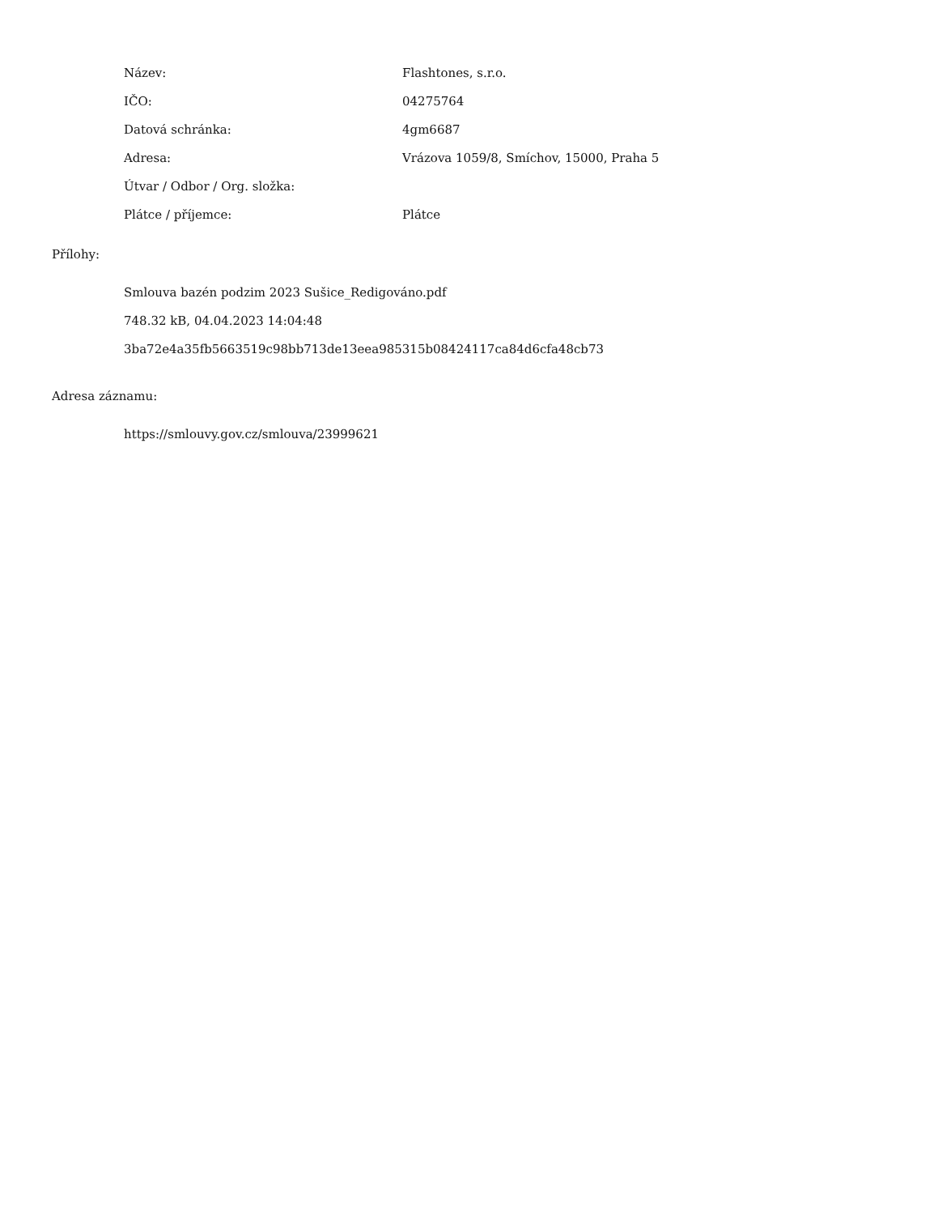| Název: | Flashtones, s.r.o. |
| IČO: | 04275764 |
| Datová schránka: | 4gm6687 |
| Adresa: | Vrázova 1059/8, Smíchov, 15000, Praha 5 |
| Útvar / Odbor / Org. složka: | |
| Plátce / příjemce: | Plátce |
Přílohy:
Smlouva bazén podzim 2023 Sušice_Redigováno.pdf
748.32 kB, 04.04.2023 14:04:48
3ba72e4a35fb5663519c98bb713de13eea985315b08424117ca84d6cfa48cb73
Adresa záznamu:
https://smlouvy.gov.cz/smlouva/23999621